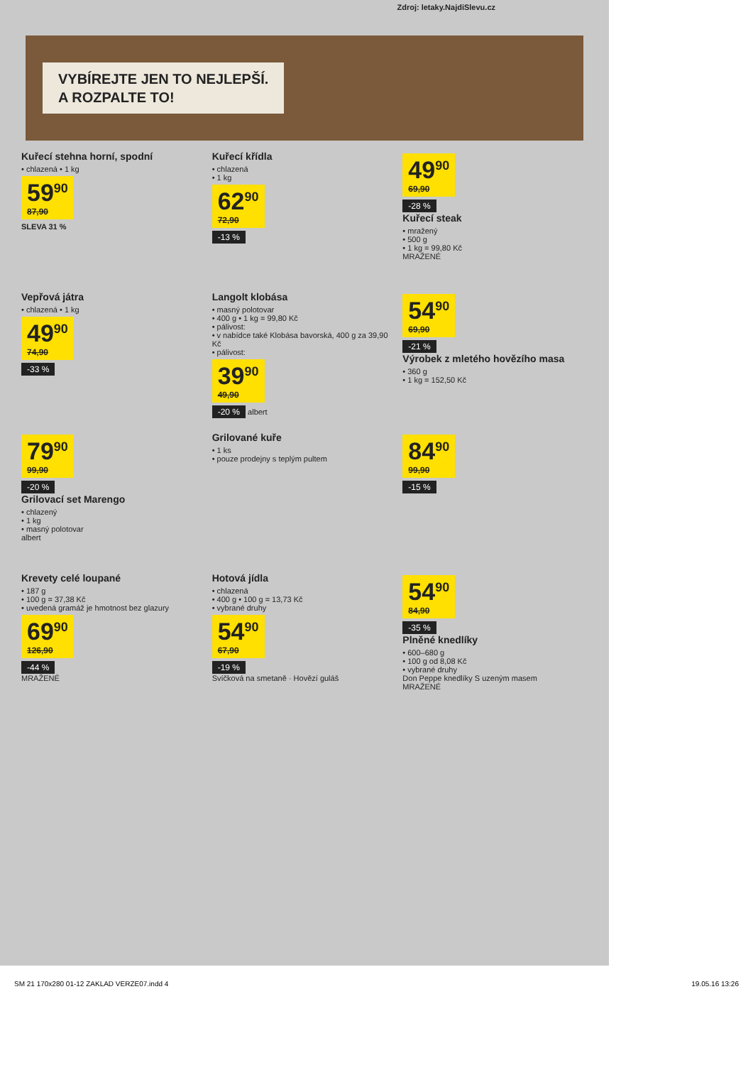Zdroj: letaky.NajdiSlevu.cz
VYBÍREJTE JEN TO NEJLEPŠÍ.
A ROZPALTE TO!
Kuřecí stehna horní, spodní
• chlazená • 1 kg
59<sup>90</sup> 87,90
SLEVA 31 %
Kuřecí křídla
• chlazená
• 1 kg
62<sup>90</sup> 72,90
-13 %
49<sup>90</sup> 69,90
-28 %
Kuřecí steak
• mražený
• 500 g
• 1 kg = 99,80 Kč
MRAŽENÉ
Vepřová játra
• chlazená • 1 kg
49<sup>90</sup> 74,90
-33 %
Langolt klobása
• masný polotovar
• 400 g • 1 kg = 99,80 Kč
• pálivost:
• v nabídce také Klobása bavorská, 400 g za 39,90 Kč
• pálivost:
39<sup>90</sup> 49,90
-20 % albert
54<sup>90</sup> 69,90
-21 %
Výrobek z mletého hovězího masa
• 360 g
• 1 kg = 152,50 Kč
79<sup>90</sup> 99,90
-20 %
Grilovací set Marengo
• chlazený
• 1 kg
• masný polotovar
albert
Grilované kuře
• 1 ks
• pouze prodejny s teplým pultem
84<sup>90</sup> 99,90
-15 %
Krevety celé loupané
• 187 g
• 100 g = 37,38 Kč
• uvedená gramáž je hmotnost bez glazury
69<sup>90</sup> 126,90
-44 %
MRAŽENÉ
Hotová jídla
• chlazená
• 400 g • 100 g = 13,73 Kč
• vybrané druhy
54<sup>90</sup> 67,90
-19 %
Svíčková na smetaně · Hovězí guláš
54<sup>90</sup> 84,90
-35 %
Plněné knedlíky
• 600–680 g
• 100 g od 8,08 Kč
• vybrané druhy
Don Peppe knedlíky S uzeným masem
MRAŽENÉ
SM 21 170x280 01-12 ZAKLAD VERZE07.indd 4 19.05.16 13:26